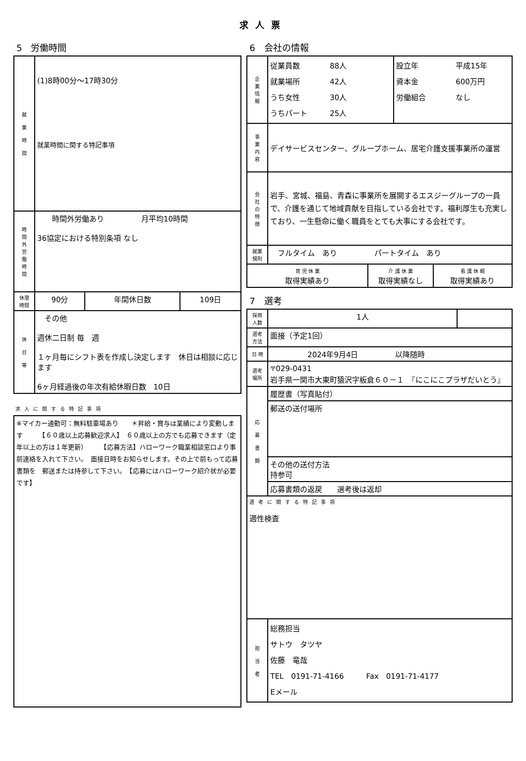求人票
5　労働時間
| 就 業 時 間 | (1)8時00分～17時30分 就業時間に関する特記事項 | | |
| 時 間 外 労 働 時 間 | 時間外労働あり 月平均10時間 36協定における特別条項 なし | | |
| 休憩 時間 | 90分 | 年間休日数 | 109日 |
| 休 日 等 | その他 週休二日制 毎 週 １ヶ月毎にシフト表を作成し決定します 休日は相談に応じます 6ヶ月経過後の年次有給休暇日数 10日 | | |
求人に関する特記事項
| ※マイカー通勤可：無料駐車場あり ＊昇給・賞与は業績により変動します 【６０歳以上応募歓迎求人】 ６０歳以上の方でも応募できます（定年以上の方は１年更新） 【応募方法】ハローワーク職業相談窓口より事前連絡を入れて下さい。 面接日時をお知らせします。その上で前もって応募書類を 郵送または持参して下さい。 【応募にはハローワーク紹介状が必要です】 |
6　会社の情報
| 企 業 情 報 | 従業員数 88人 就業場所 42人 うち女性 30人 うちパート 25人 | | 設立年 平成15年 資本金 600万円 労働組合 なし | |
| 事 業 内 容 | デイサービスセンター、グループホーム、居宅介護支援事業所の運営 | | | |
| 会 社 の 特 徴 | 岩手、宮城、福島、青森に事業所を展開するエスジーグループの一員で、介護を通じて地域貢献を目指している会社です。福利厚生も充実しており、一生懸命に働く職員をとても大事にする会社です。 | | | |
| 就業 規則 | フルタイム あり パートタイム あり | | | |
| 育 児 休 業 取得実績あり | | 介 護 休 業 取得実績なし | | 看 護 休 暇 取得実績あり |
7　選考
| 採用 人数 | 1人 | |
| 選考 方法 | 面接（予定1回） | |
| 日 時 | 2024年9月4日 以降随時 | |
| 選考 場所 | 〒029-0431 岩手県一関市大東町猿沢字板倉６０－１ 『にこにこプラザだいとう』 | |
| 応 募 書 類 | 履歴書（写真貼付） | |
| | 郵送の送付場所 | |
| | その他の送付方法 持参可 | |
| | 応募書類の返戻 選考後は返却 | |
| 選考に関する特記事項 適性検査 | | |
| 担 当 者 | 総務担当 サトウ タツヤ 佐藤 竜哉 TEL 0191-71-4166 Fax 0191-71-4177 Eメール | |